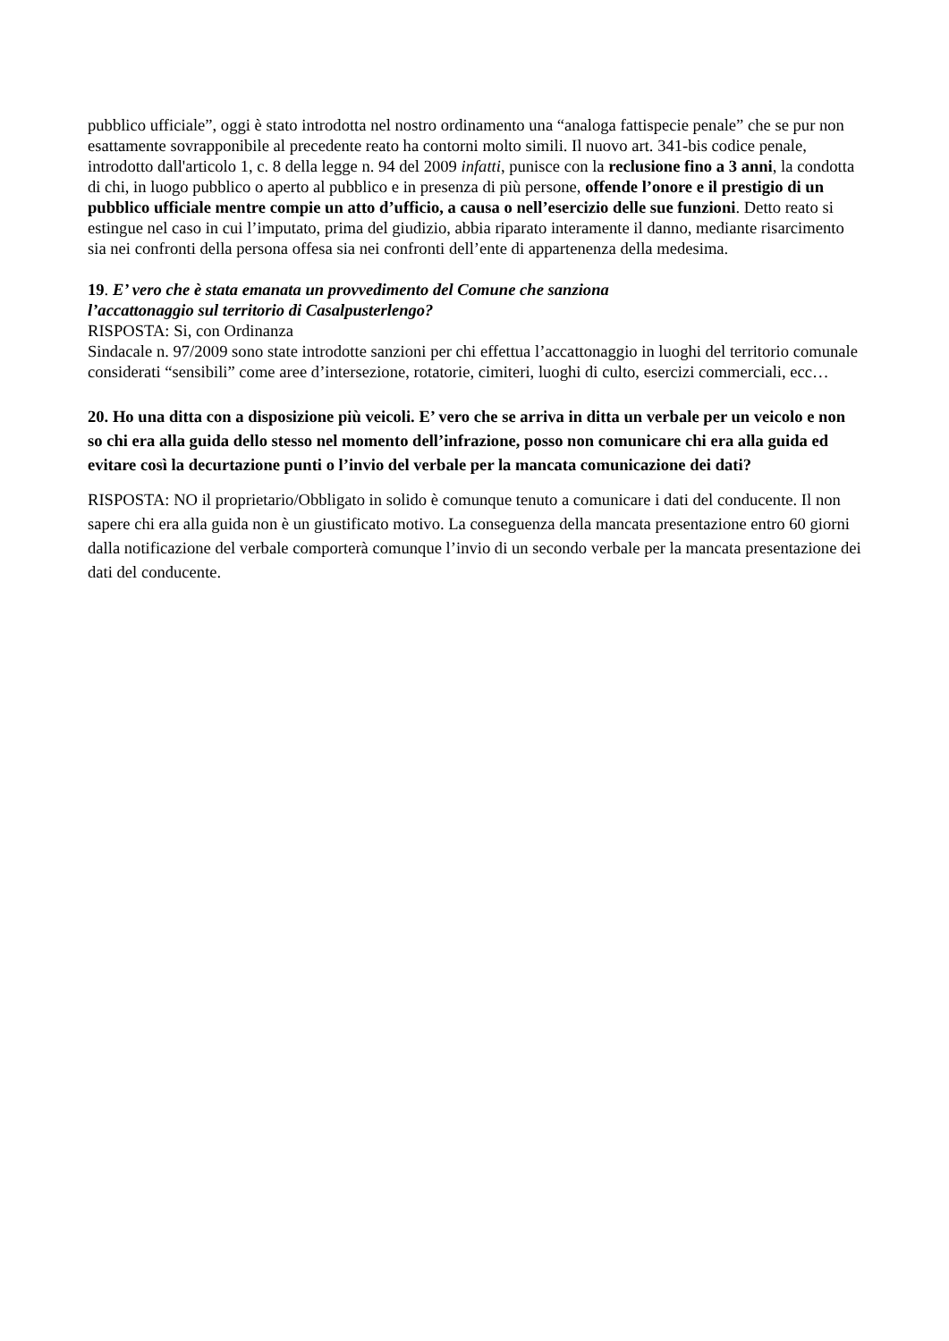pubblico ufficiale”, oggi è stato introdotta nel nostro ordinamento una “analoga fattispecie penale” che se pur non esattamente sovrapponibile al precedente reato ha contorni molto simili. Il nuovo art. 341-bis codice penale, introdotto dall'articolo 1, c. 8 della legge n. 94 del 2009 infatti, punisce con la reclusione fino a 3 anni, la condotta di chi, in luogo pubblico o aperto al pubblico e in presenza di più persone, offende l’onore e il prestigio di un pubblico ufficiale mentre compie un atto d’ufficio, a causa o nell’esercizio delle sue funzioni. Detto reato si estingue nel caso in cui l’imputato, prima del giudizio, abbia riparato interamente il danno, mediante risarcimento sia nei confronti della persona offesa sia nei confronti dell’ente di appartenenza della medesima.
19. E’ vero che è stata emanata un provvedimento del Comune che sanziona
l’accattonaggio sul territorio di Casalpusterlengo?
RISPOSTA: Si, con Ordinanza
Sindacale n. 97/2009 sono state introdotte sanzioni per chi effettua l’accattonaggio in luoghi del territorio comunale considerati “sensibili” come aree d’intersezione, rotatorie, cimiteri, luoghi di culto, esercizi commerciali, ecc…
20. Ho una ditta con a disposizione più veicoli. E’ vero che se arriva in ditta un verbale per un veicolo e non so chi era alla guida dello stesso nel momento dell’infrazione, posso non comunicare chi era alla guida ed evitare così la decurtazione punti o l’invio del verbale per la mancata comunicazione dei dati?
RISPOSTA: NO il proprietario/Obbligato in solido è comunque tenuto a comunicare i dati del conducente. Il non sapere chi era alla guida non è un giustificato motivo. La conseguenza della mancata presentazione entro 60 giorni dalla notificazione del verbale comporterà comunque l’invio di un secondo verbale per la mancata presentazione dei dati del conducente.